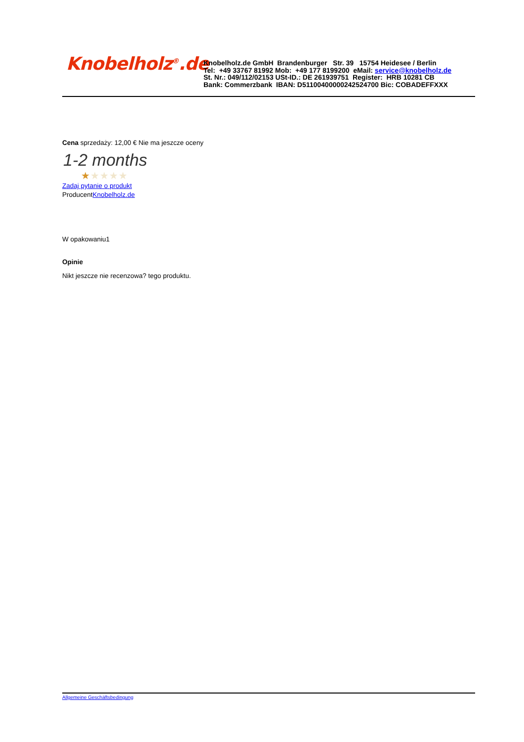Knobelholz<sup>®</sup>.de
Knobelholz.de GmbH Brandenburger Str. 39 15754 Heidesee / Berlin
Tel: +49 33767 81992 Mob: +49 177 8199200 eMail: service@knobelholz.de
St. Nr.: 049/112/02153 USt-ID.: DE 261939751 Register: HRB 10281 CB
Bank: Commerzbank IBAN: D51100400000242524700 Bic: COBADEFFXXX
Cena sprzedaży: 12,00 € Nie ma jeszcze oceny
1-2 months
★★★★★
Zadaj pytanie o produkt
ProducentKnobelholz.de
W opakowaniu1
Opinie
Nikt jeszcze nie recenzowa? tego produktu.
Allgemeine Geschäftsbedingung